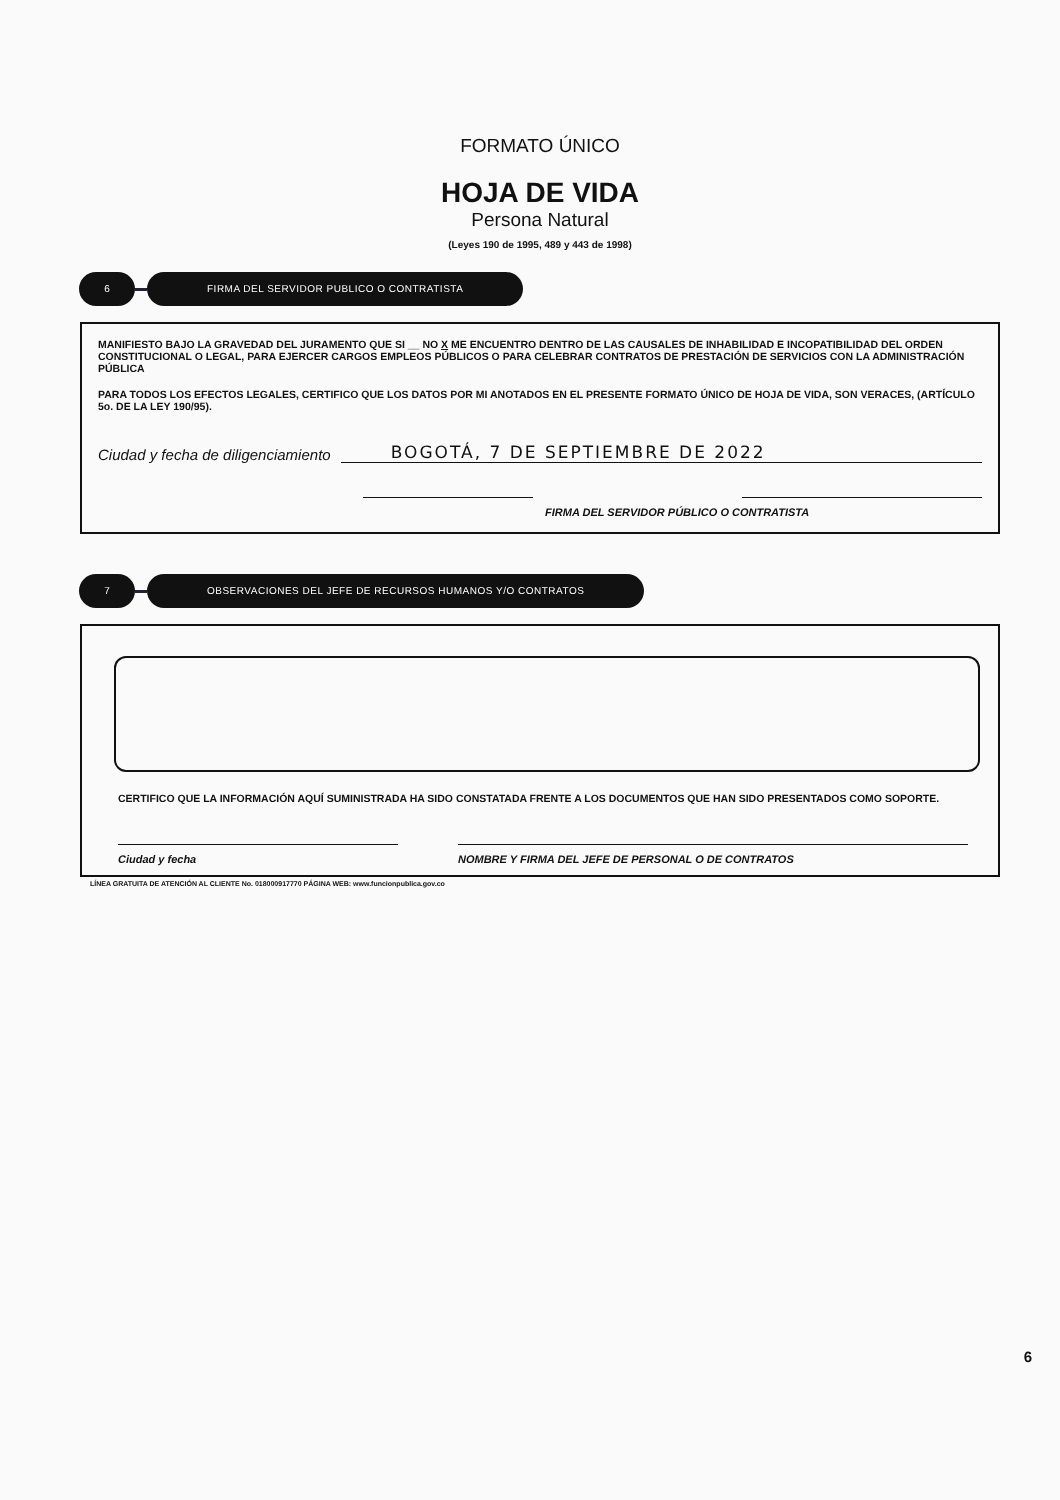FORMATO ÚNICO
HOJA DE VIDA
Persona Natural
(Leyes 190 de 1995, 489 y 443 de 1998)
6
FIRMA DEL SERVIDOR PUBLICO O CONTRATISTA
MANIFIESTO BAJO LA GRAVEDAD DEL JURAMENTO QUE SI __ NO X ME ENCUENTRO DENTRO DE LAS CAUSALES DE INHABILIDAD E INCOPATIBILIDAD DEL ORDEN CONSTITUCIONAL O LEGAL, PARA EJERCER CARGOS EMPLEOS PÚBLICOS O PARA CELEBRAR CONTRATOS DE PRESTACIÓN DE SERVICIOS CON LA ADMINISTRACIÓN PÚBLICA
PARA TODOS LOS EFECTOS LEGALES, CERTIFICO QUE LOS DATOS POR MI ANOTADOS EN EL PRESENTE FORMATO ÚNICO DE HOJA DE VIDA, SON VERACES, (ARTÍCULO 5o. DE LA LEY 190/95).
Ciudad y fecha de diligenciamiento BOGOTÁ, 7 DE SEPTIEMBRE DE 2022
FIRMA DEL SERVIDOR PÚBLICO O CONTRATISTA
7
OBSERVACIONES DEL JEFE DE RECURSOS HUMANOS Y/O CONTRATOS
CERTIFICO QUE LA INFORMACIÓN AQUÍ SUMINISTRADA HA SIDO CONSTATADA FRENTE A LOS DOCUMENTOS QUE HAN SIDO PRESENTADOS COMO SOPORTE.
Ciudad y fecha NOMBRE Y FIRMA DEL JEFE DE PERSONAL O DE CONTRATOS
LÍNEA GRATUITA DE ATENCIÓN AL CLIENTE No. 018000917770 PÁGINA WEB: www.funcionpublica.gov.co
6